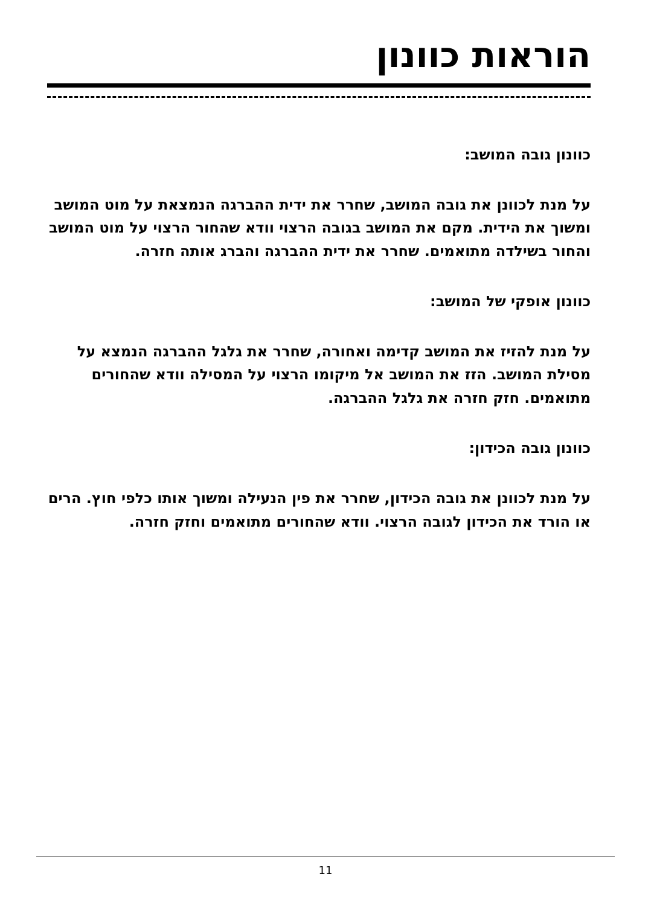הוראות כוונון
כוונון גובה המושב:
על מנת לכוונן את גובה המושב, שחרר את ידית ההברגה הנמצאת על מוט המושב ומשוך את הידית. מקם את המושב בגובה הרצוי וודא שהחור הרצוי על מוט המושב והחור בשילדה מתואמים. שחרר את ידית ההברגה והברג אותה חזרה.
כוונון אופקי של המושב:
על מנת להזיז את המושב קדימה ואחורה, שחרר את גלגל ההברגה הנמצא על מסילת המושב. הזז את המושב אל מיקומו הרצוי על המסילה וודא שהחורים מתואמים. חזק חזרה את גלגל ההברגה.
כוונון גובה הכידון:
על מנת לכוונן את גובה הכידון, שחרר את פין הנעילה ומשוך אותו כלפי חוץ. הרים או הורד את הכידון לגובה הרצוי. וודא שהחורים מתואמים וחזק חזרה.
11